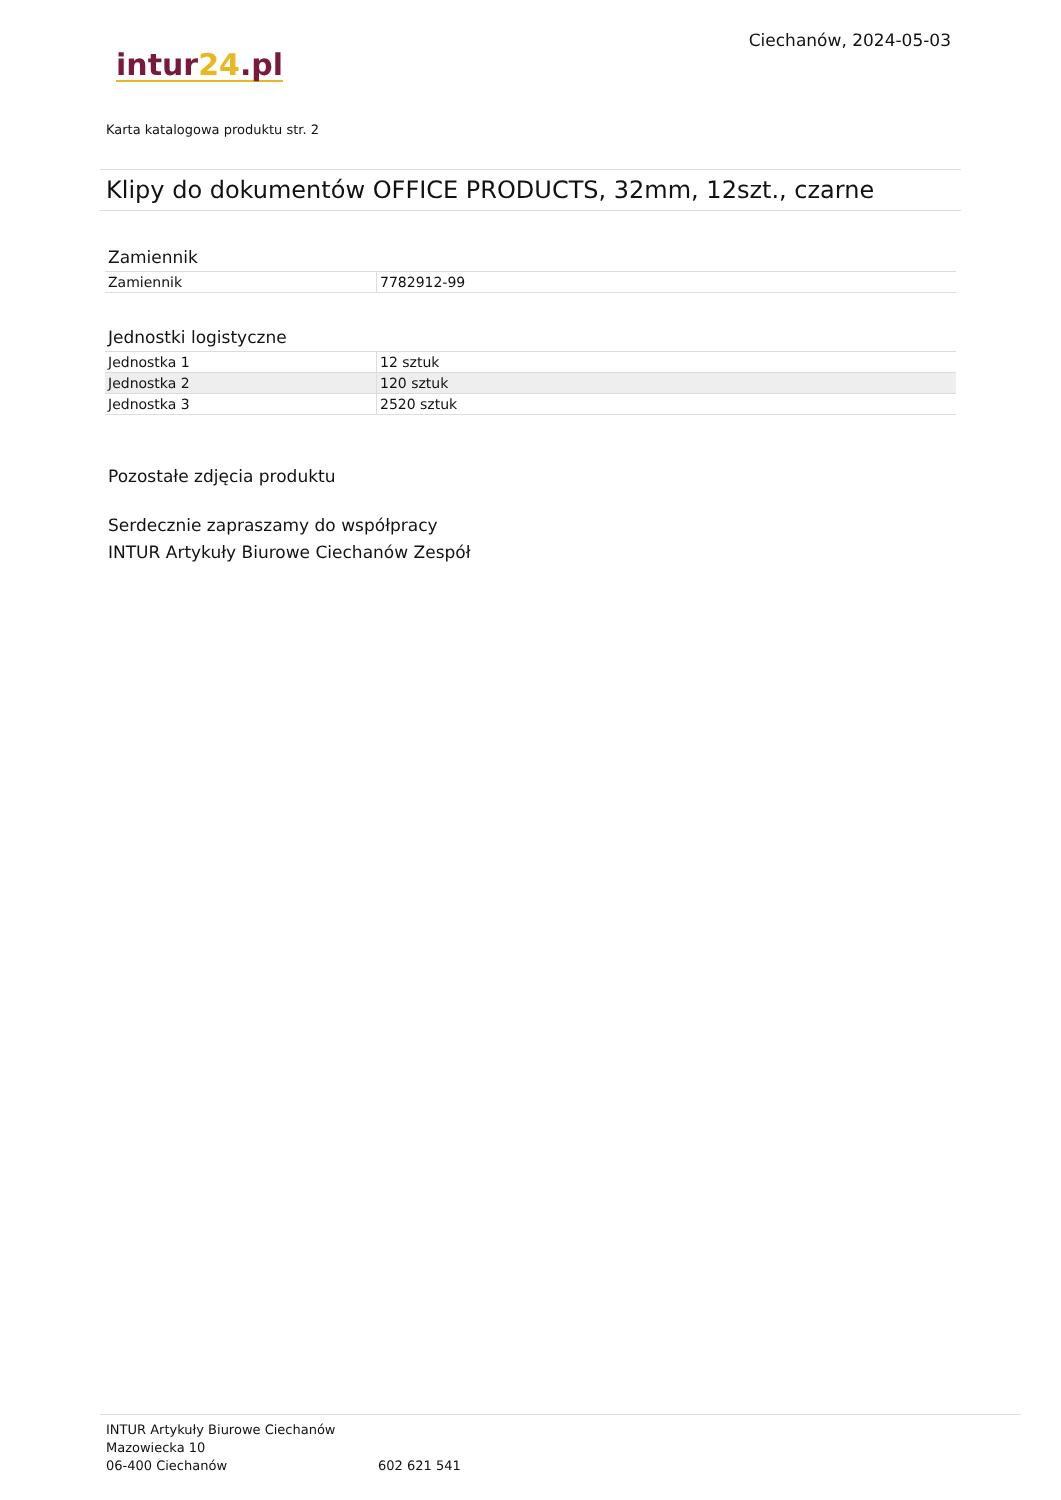intur24.pl
Ciechanów, 2024-05-03
Karta katalogowa produktu str. 2
Klipy do dokumentów OFFICE PRODUCTS, 32mm, 12szt., czarne
Zamiennik
| Zamiennik | 7782912-99 |
Jednostki logistyczne
| Jednostka 1 | 12 sztuk |
| Jednostka 2 | 120 sztuk |
| Jednostka 3 | 2520 sztuk |
Pozostałe zdjęcia produktu
Serdecznie zapraszamy do współpracy
INTUR Artykuły Biurowe Ciechanów Zespół
INTUR Artykuły Biurowe Ciechanów
Mazowiecka 10
06-400 Ciechanów
602 621 541